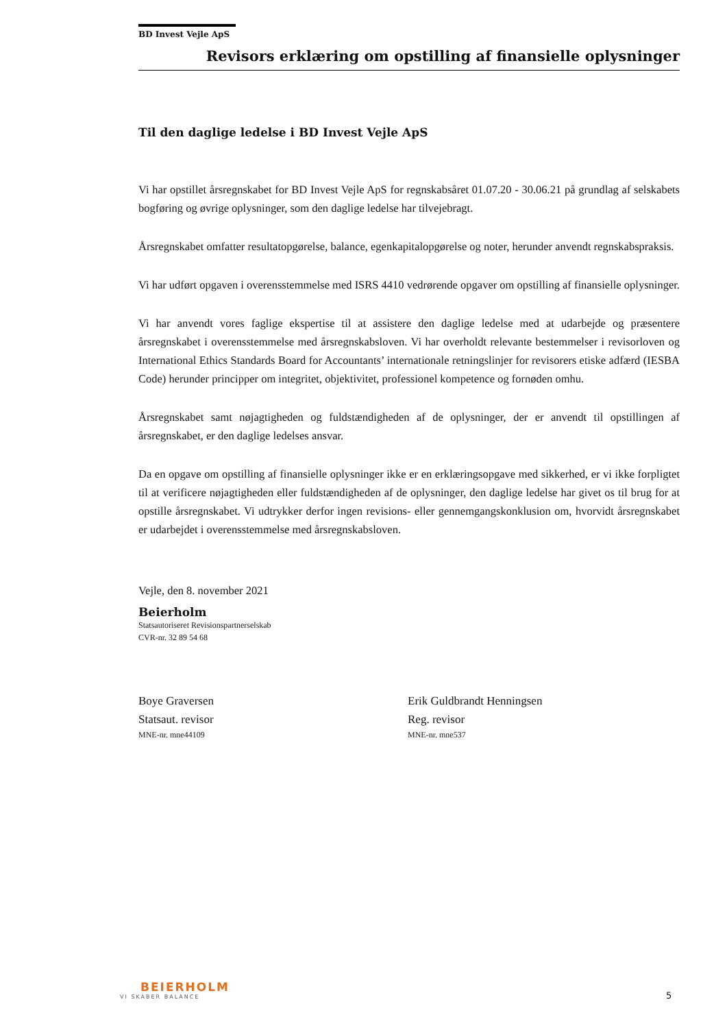BD Invest Vejle ApS
Revisors erklæring om opstilling af finansielle oplysninger
Til den daglige ledelse i BD Invest Vejle ApS
Vi har opstillet årsregnskabet for BD Invest Vejle ApS for regnskabsåret 01.07.20 - 30.06.21 på grundlag af selskabets bogføring og øvrige oplysninger, som den daglige ledelse har tilvejebragt.
Årsregnskabet omfatter resultatopgørelse, balance, egenkapitalopgørelse og noter, herunder anvendt regnskabspraksis.
Vi har udført opgaven i overensstemmelse med ISRS 4410 vedrørende opgaver om opstilling af finansielle oplysninger.
Vi har anvendt vores faglige ekspertise til at assistere den daglige ledelse med at udarbejde og præsentere årsregnskabet i overensstemmelse med årsregnskabsloven. Vi har overholdt relevante bestemmelser i revisorloven og International Ethics Standards Board for Accountants’ internationale retningslinjer for revisorers etiske adfærd (IESBA Code) herunder principper om integritet, objektivitet, professionel kompetence og fornøden omhu.
Årsregnskabet samt nøjagtigheden og fuldstændigheden af de oplysninger, der er anvendt til opstillingen af årsregnskabet, er den daglige ledelses ansvar.
Da en opgave om opstilling af finansielle oplysninger ikke er en erklæringsopgave med sikkerhed, er vi ikke forpligtet til at verificere nøjagtigheden eller fuldstændigheden af de oplysninger, den daglige ledelse har givet os til brug for at opstille årsregnskabet. Vi udtrykker derfor ingen revisions- eller gennemgangskonklusion om, hvorvidt årsregnskabet er udarbejdet i overensstemmelse med årsregnskabsloven.
Vejle, den 8. november 2021
Beierholm
Statsautoriseret Revisionspartnerselskab
CVR-nr. 32 89 54 68
Boye Graversen
Statsaut. revisor
MNE-nr. mne44109
Erik Guldbrandt Henningsen
Reg. revisor
MNE-nr. mne537
BEIERHOLM
VI SKABER BALANCE
5